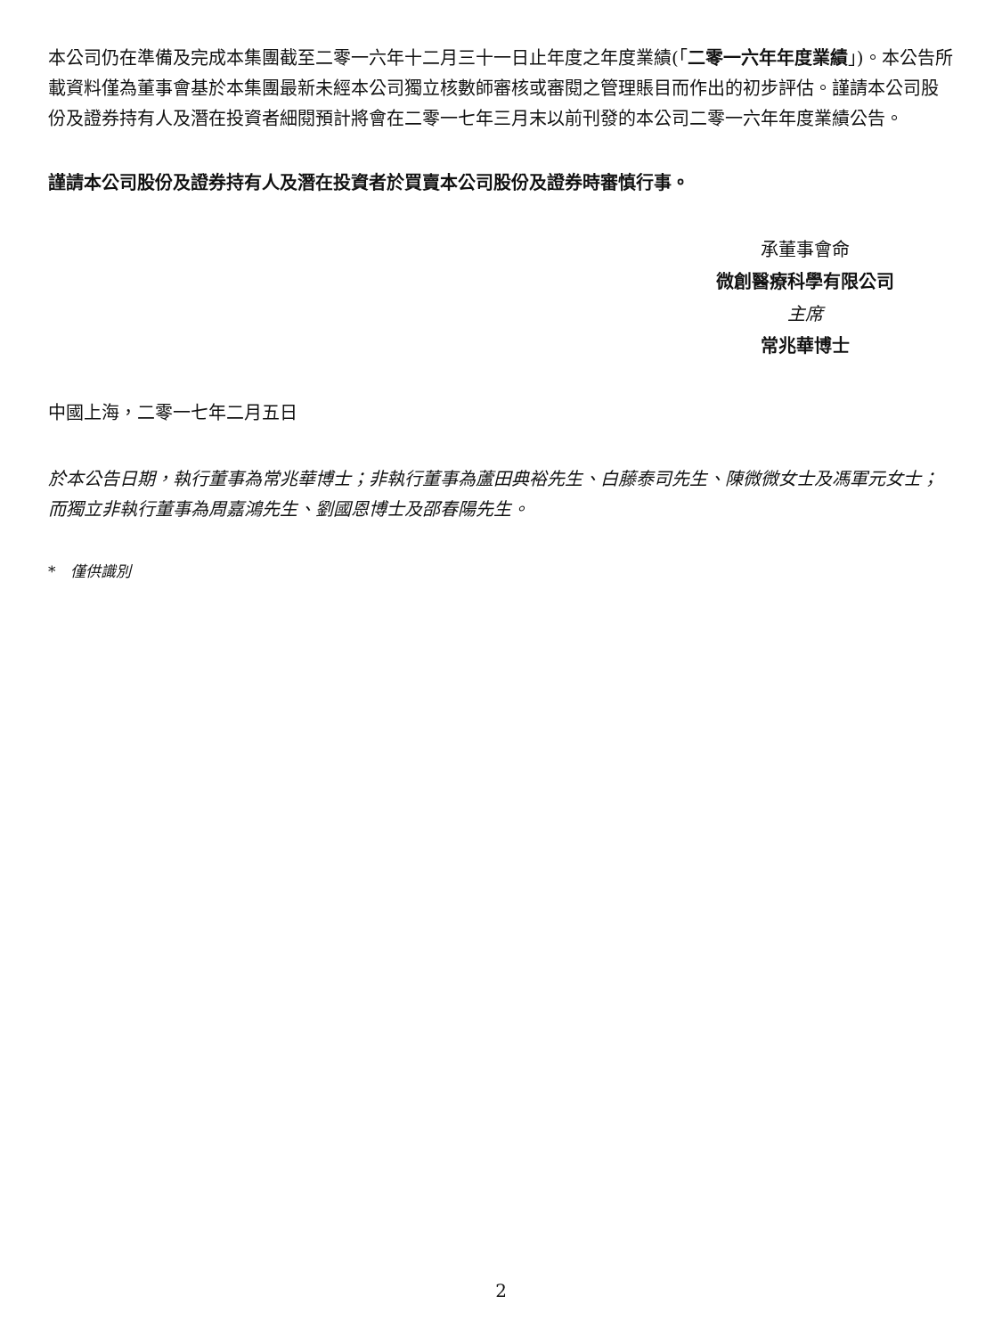本公司仍在準備及完成本集團截至二零一六年十二月三十一日止年度之年度業績(「二零一六年年度業績」)。本公告所載資料僅為董事會基於本集團最新未經本公司獨立核數師審核或審閱之管理賬目而作出的初步評估。謹請本公司股份及證券持有人及潛在投資者細閱預計將會在二零一七年三月末以前刊發的本公司二零一六年年度業績公告。
謹請本公司股份及證券持有人及潛在投資者於買賣本公司股份及證券時審慎行事。
承董事會命
微創醫療科學有限公司
主席
常兆華博士
中國上海，二零一七年二月五日
於本公告日期，執行董事為常兆華博士；非執行董事為蘆田典裕先生、白藤泰司先生、陳微微女士及馮軍元女士；而獨立非執行董事為周嘉鴻先生、劉國恩博士及邵春陽先生。
* 僅供識別
2